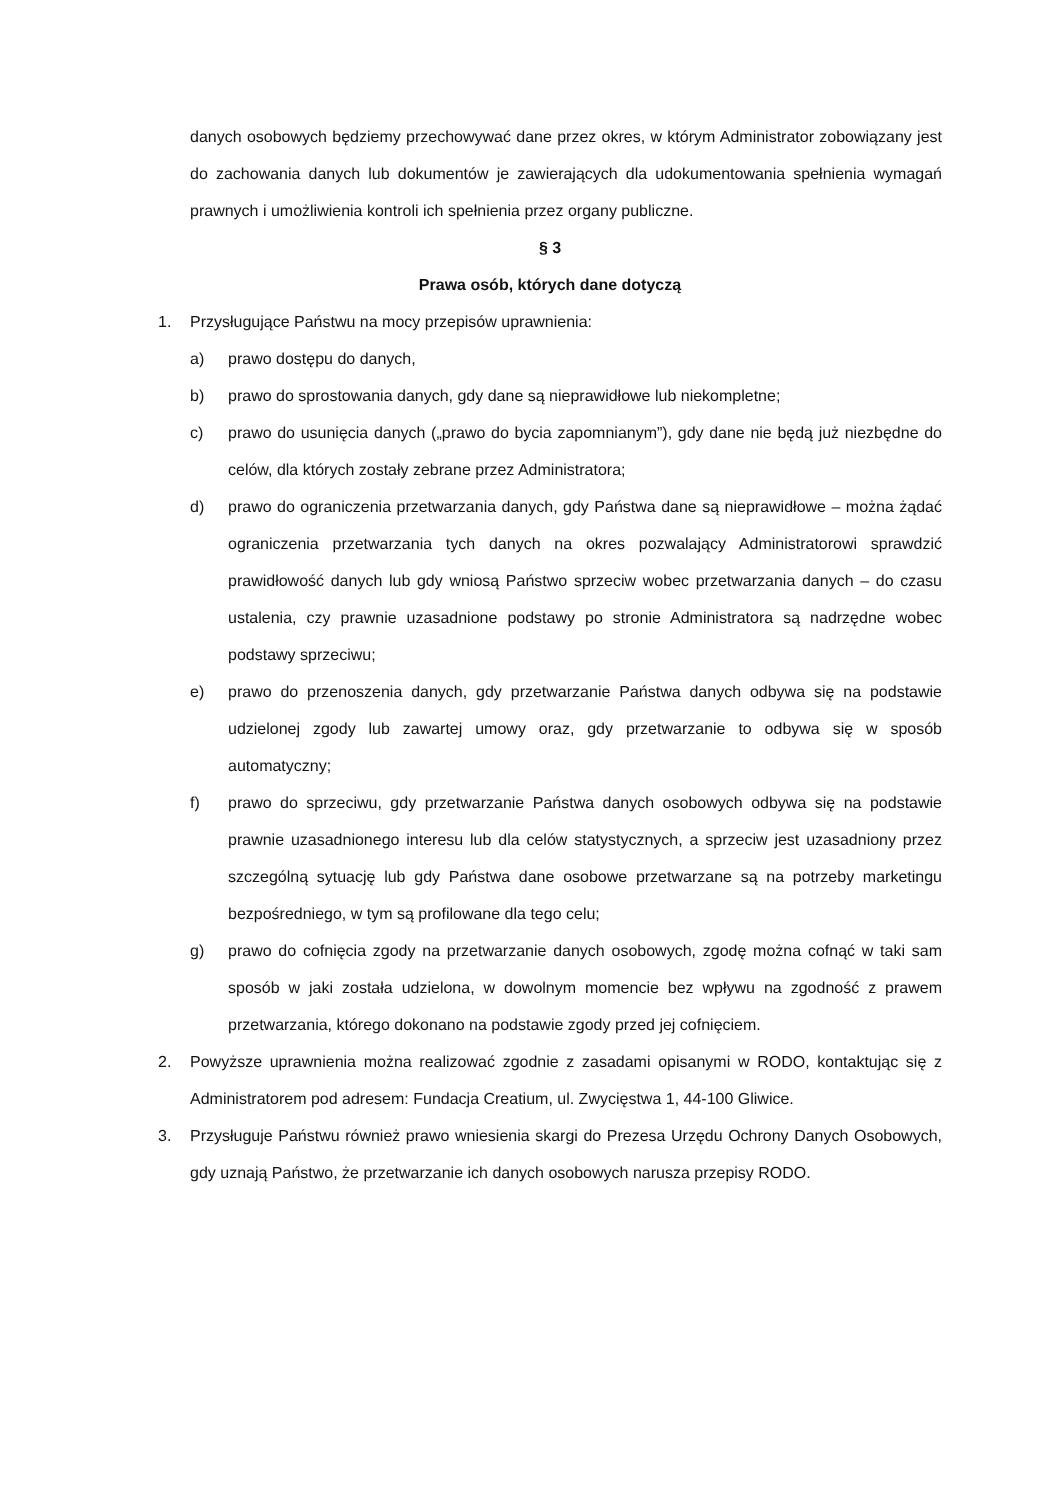danych osobowych będziemy przechowywać dane przez okres, w którym Administrator zobowiązany jest do zachowania danych lub dokumentów je zawierających dla udokumentowania spełnienia wymagań prawnych i umożliwienia kontroli ich spełnienia przez organy publiczne.
§ 3
Prawa osób, których dane dotyczą
1. Przysługujące Państwu na mocy przepisów uprawnienia:
a) prawo dostępu do danych,
b) prawo do sprostowania danych, gdy dane są nieprawidłowe lub niekompletne;
c) prawo do usunięcia danych („prawo do bycia zapomnianym”), gdy dane nie będą już niezbędne do celów, dla których zostały zebrane przez Administratora;
d) prawo do ograniczenia przetwarzania danych, gdy Państwa dane są nieprawidłowe – można żądać ograniczenia przetwarzania tych danych na okres pozwalający Administratorowi sprawdzić prawidłowość danych lub gdy wniosą Państwo sprzeciw wobec przetwarzania danych – do czasu ustalenia, czy prawnie uzasadnione podstawy po stronie Administratora są nadrzędne wobec podstawy sprzeciwu;
e) prawo do przenoszenia danych, gdy przetwarzanie Państwa danych odbywa się na podstawie udzielonej zgody lub zawartej umowy oraz, gdy przetwarzanie to odbywa się w sposób automatyczny;
f) prawo do sprzeciwu, gdy przetwarzanie Państwa danych osobowych odbywa się na podstawie prawnie uzasadnionego interesu lub dla celów statystycznych, a sprzeciw jest uzasadniony przez szczególną sytuację lub gdy Państwa dane osobowe przetwarzane są na potrzeby marketingu bezpośredniego, w tym są profilowane dla tego celu;
g) prawo do cofnięcia zgody na przetwarzanie danych osobowych, zgodę można cofnąć w taki sam sposób w jaki została udzielona, w dowolnym momencie bez wpływu na zgodność z prawem przetwarzania, którego dokonano na podstawie zgody przed jej cofnięciem.
2. Powyższe uprawnienia można realizować zgodnie z zasadami opisanymi w RODO, kontaktując się z Administratorem pod adresem: Fundacja Creatium, ul. Zwycięstwa 1, 44-100 Gliwice.
3. Przysługuje Państwu również prawo wniesienia skargi do Prezesa Urzędu Ochrony Danych Osobowych, gdy uznają Państwo, że przetwarzanie ich danych osobowych narusza przepisy RODO.